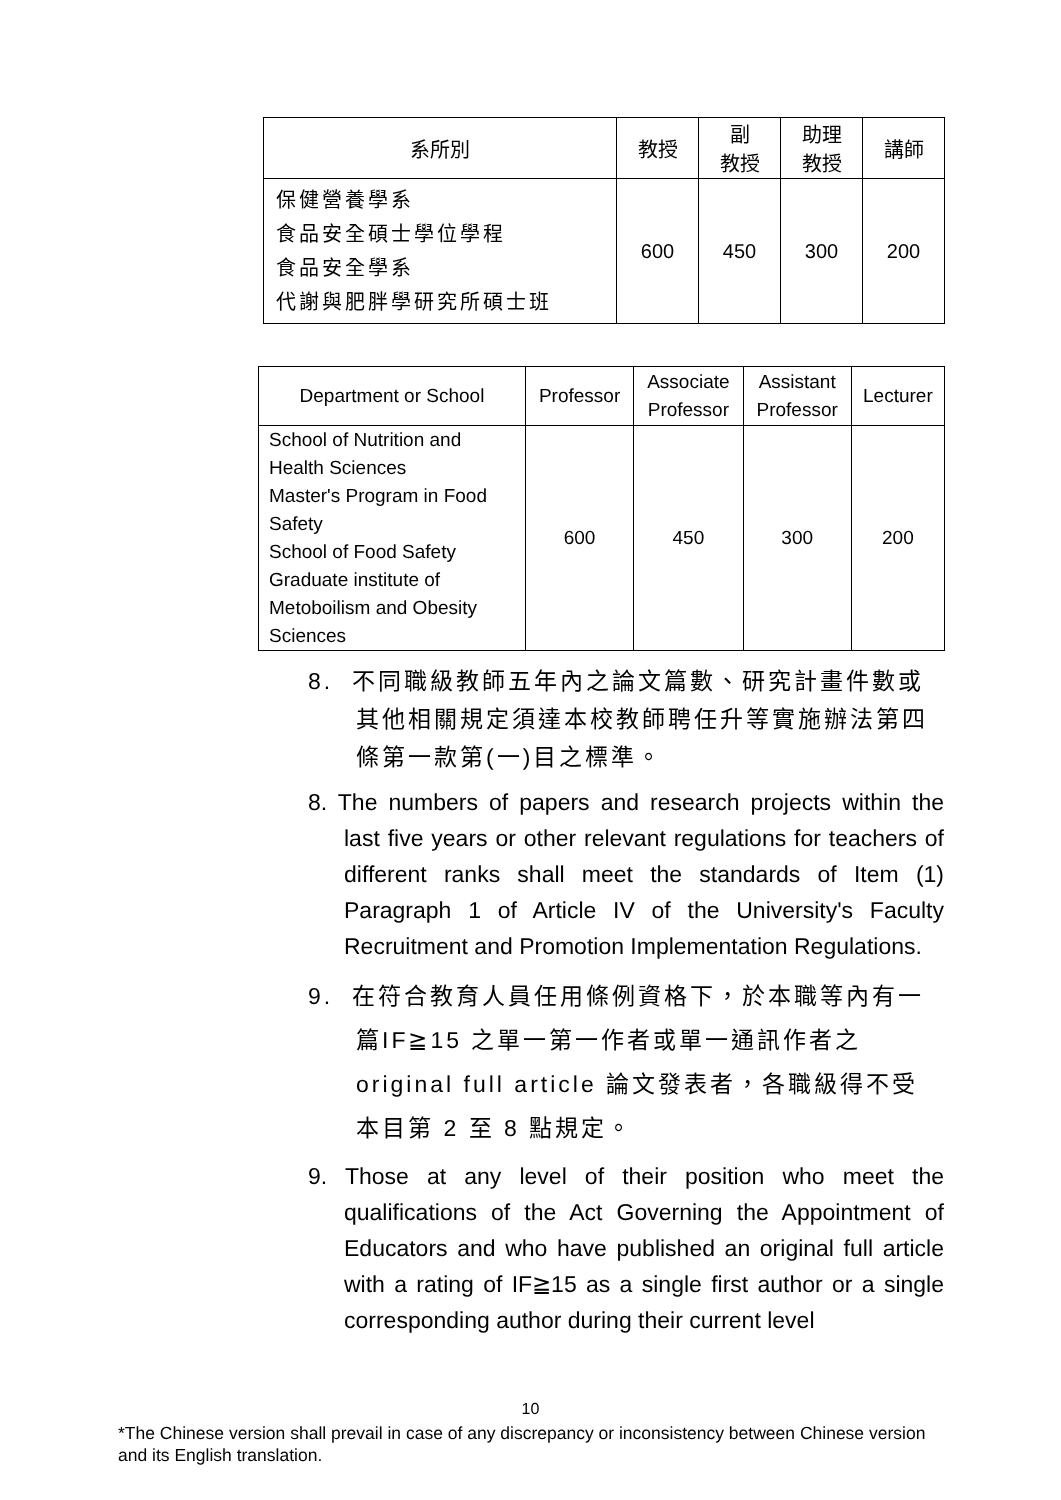| 系所別 | 教授 | 副 教授 | 助理 教授 | 講師 |
| --- | --- | --- | --- | --- |
| 保健營養學系 食品安全碩士學位學程 食品安全學系 代謝與肥胖學研究所碩士班 | 600 | 450 | 300 | 200 |
| Department or School | Professor | Associate Professor | Assistant Professor | Lecturer |
| --- | --- | --- | --- | --- |
| School of Nutrition and Health Sciences Master's Program in Food Safety School of Food Safety Graduate institute of Metoboilism and Obesity Sciences | 600 | 450 | 300 | 200 |
8. 不同職級教師五年內之論文篇數、研究計畫件數或其他相關規定須達本校教師聘任升等實施辦法第四條第一款第(一)目之標準。
8. The numbers of papers and research projects within the last five years or other relevant regulations for teachers of different ranks shall meet the standards of Item (1) Paragraph 1 of Article IV of the University's Faculty Recruitment and Promotion Implementation Regulations.
9. 在符合教育人員任用條例資格下，於本職等內有一篇IF≧15 之單一第一作者或單一通訊作者之 original full article 論文發表者，各職級得不受本目第 2 至 8 點規定。
9. Those at any level of their position who meet the qualifications of the Act Governing the Appointment of Educators and who have published an original full article with a rating of IF≧15 as a single first author or a single corresponding author during their current level
10
*The Chinese version shall prevail in case of any discrepancy or inconsistency between Chinese version and its English translation.